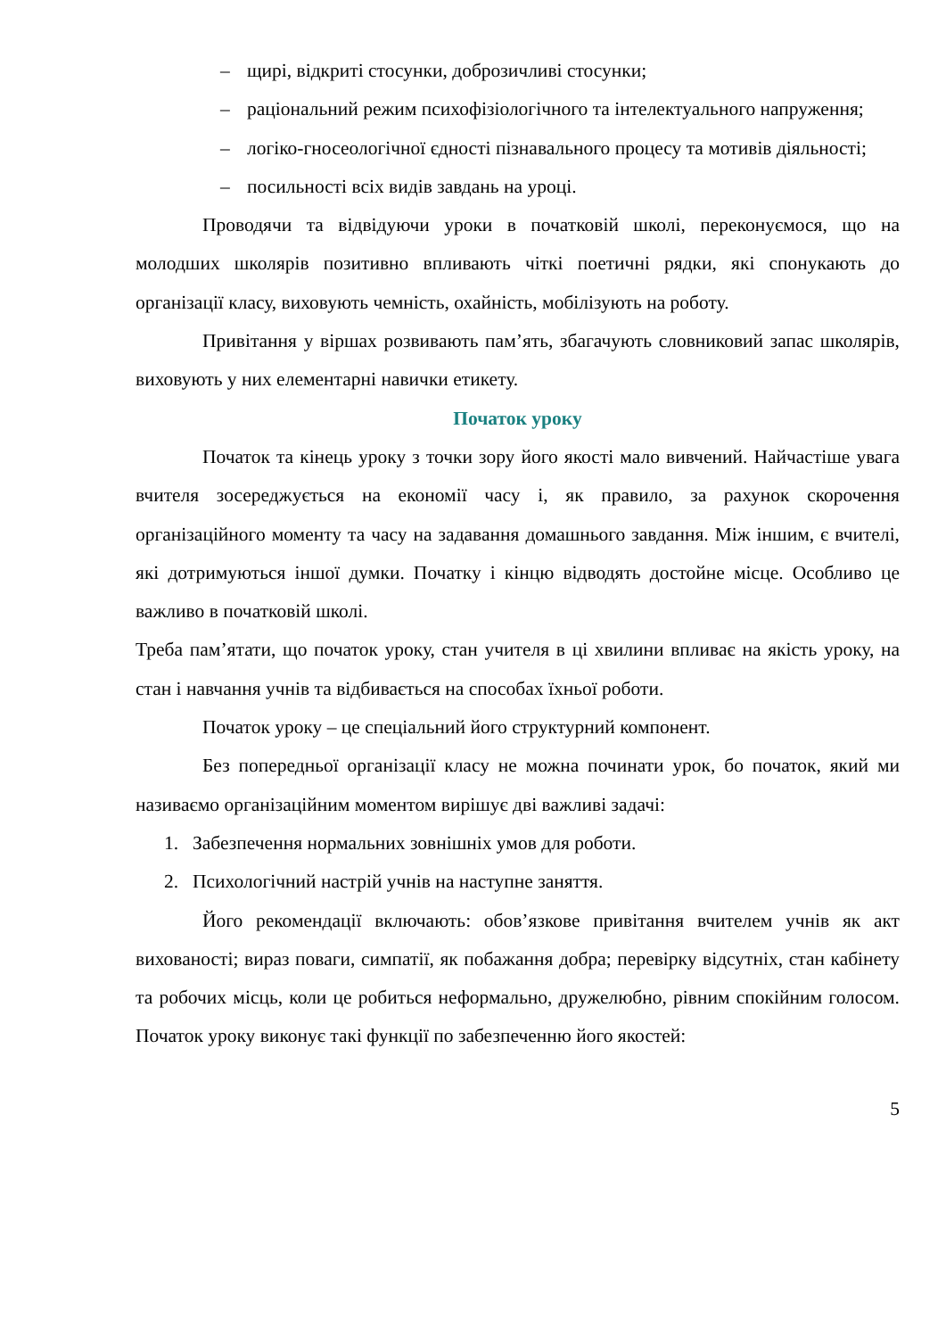– щирі, відкриті стосунки, доброзичливі стосунки;
– раціональний режим психофізіологічного та інтелектуального напруження;
– логіко-гносеологічної єдності пізнавального процесу та мотивів діяльності;
– посильності всіх видів завдань на уроці.
Проводячи та відвідуючи уроки в початковій школі, переконуємося, що на молодших школярів позитивно впливають чіткі поетичні рядки, які спонукають до організації класу, виховують чемність, охайність, мобілізують на роботу.
Привітання у віршах розвивають пам’ять, збагачують словниковий запас школярів, виховують у них елементарні навички етикету.
Початок уроку
Початок та кінець уроку з точки зору його якості мало вивчений. Найчастіше увага вчителя зосереджується на економії часу і, як правило, за рахунок скорочення організаційного моменту та часу на задавання домашнього завдання. Між іншим, є вчителі, які дотримуються іншої думки. Початку і кінцю відводять достойне місце. Особливо це важливо в початковій школі.
Треба пам’ятати, що початок уроку, стан учителя в ці хвилини впливає на якість уроку, на стан і навчання учнів та відбивається на способах їхньої роботи.
Початок уроку – це спеціальний його структурний компонент.
Без попередньої організації класу не можна починати урок, бо початок, який ми називаємо організаційним моментом вирішує дві важливі задачі:
1. Забезпечення нормальних зовнішніх умов для роботи.
2. Психологічний настрій учнів на наступне заняття.
Його рекомендації включають: обов’язкове привітання вчителем учнів як акт вихованості; вираз поваги, симпатії, як побажання добра; перевірку відсутніх, стан кабінету та робочих місць, коли це робиться неформально, дружелюбно, рівним спокійним голосом. Початок уроку виконує такі функції по забезпеченню його якостей:
5